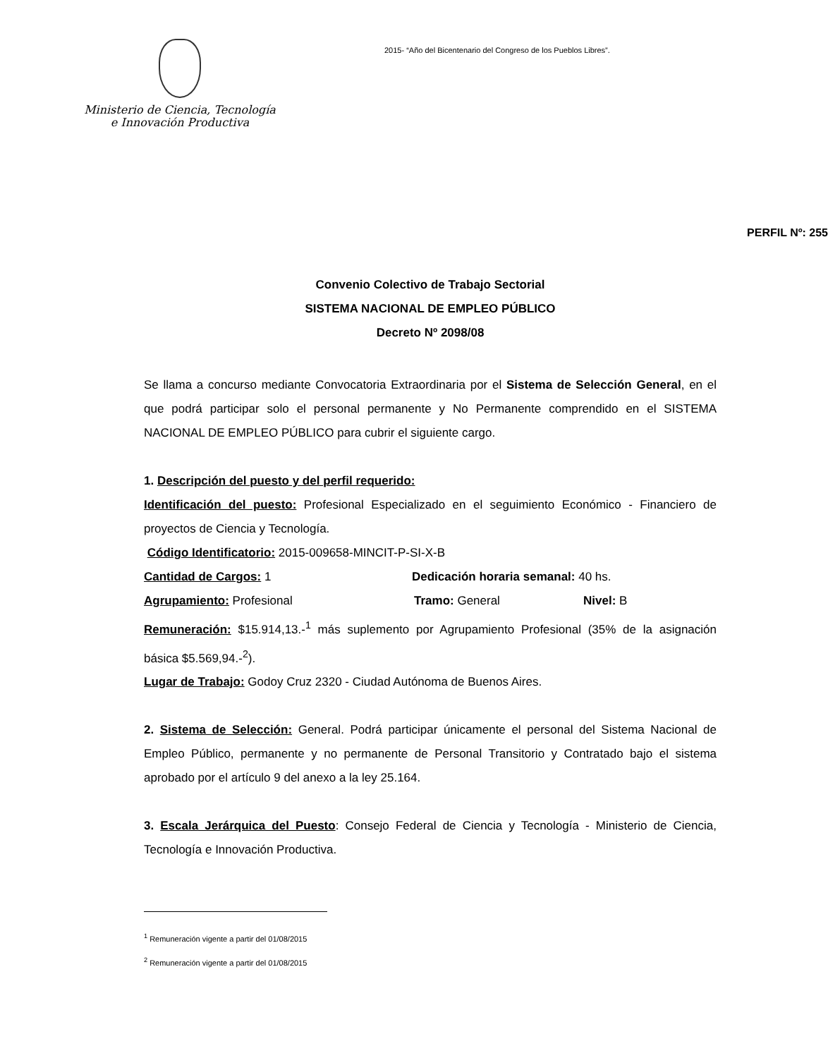Ministerio de Ciencia, Tecnología
e Innovación Productiva
2015- “Año del Bicentenario del Congreso de los Pueblos Libres”.
PERFIL Nº: 255
Convenio Colectivo de Trabajo Sectorial
SISTEMA NACIONAL DE EMPLEO PÚBLICO
Decreto Nº 2098/08
Se llama a concurso mediante Convocatoria Extraordinaria por el Sistema de Selección General, en el que podrá participar solo el personal permanente y No Permanente comprendido en el SISTEMA NACIONAL DE EMPLEO PÚBLICO para cubrir el siguiente cargo.
1. Descripción del puesto y del perfil requerido:
Identificación del puesto: Profesional Especializado en el seguimiento Económico - Financiero de proyectos de Ciencia y Tecnología.
Código Identificatorio: 2015-009658-MINCIT-P-SI-X-B
Cantidad de Cargos: 1 Dedicación horaria semanal: 40 hs.
Agrupamiento: Profesional Tramo: General Nivel: B
Remuneración: $15.914,13.-<sup>1</sup> más suplemento por Agrupamiento Profesional (35% de la asignación básica $5.569,94.-<sup>2</sup>).
Lugar de Trabajo: Godoy Cruz 2320 - Ciudad Autónoma de Buenos Aires.
2. Sistema de Selección: General. Podrá participar únicamente el personal del Sistema Nacional de Empleo Público, permanente y no permanente de Personal Transitorio y Contratado bajo el sistema aprobado por el artículo 9 del anexo a la ley 25.164.
3. Escala Jerárquica del Puesto: Consejo Federal de Ciencia y Tecnología - Ministerio de Ciencia, Tecnología e Innovación Productiva.
<sup>1</sup> Remuneración vigente a partir del 01/08/2015
<sup>2</sup> Remuneración vigente a partir del 01/08/2015